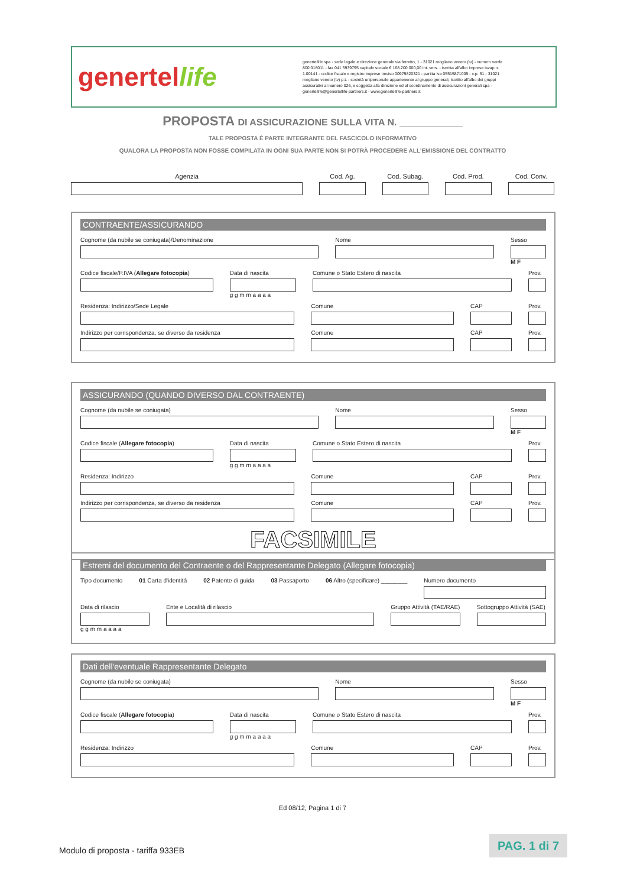genertellife
genertellife spa - sede legale e direzione generale via ferretto, 1 - 31021 mogliano veneto (tv) - numero verde 800 018011 - fax 041 5939795 capitale sociale € 168.200.000,00 int. vers. - iscritta all'albo imprese isvap n. 1.00141 - codice fiscale e registro imprese treviso 00979820321 - partita iva 05515871009 - c.p. 51 - 31021 mogliano veneto (tv) p.t. - società unipersonale appartenente al gruppo generali, iscritto all'albo dei gruppi assicurativi al numero 026, e soggetta alla direzione ed al coordinamento di assicurazioni generali spa - genertellife@genertellife-partners.it - www.genertellife-partners.it
PROPOSTA DI ASSICURAZIONE SULLA VITA N. ____________
TALE PROPOSTA È PARTE INTEGRANTE DEL FASCICOLO INFORMATIVO
QUALORA LA PROPOSTA NON FOSSE COMPILATA IN OGNI SUA PARTE NON SI POTRÀ PROCEDERE ALL'EMISSIONE DEL CONTRATTO
Agenzia Cod. Ag. Cod. Subag. Cod. Prod. Cod. Conv.
CONTRAENTE/ASSICURANDO
Cognome (da nubile se coniugata)/Denominazione
Nome Sesso
M F
Codice fiscale/P.IVA (Allegare fotocopia)
Data di nascita
g g m m a a a a
Comune o Stato Estero di nascita
Prov.
Residenza: Indirizzo/Sede Legale
Comune CAP Prov.
Indirizzo per corrispondenza, se diverso da residenza
Comune CAP Prov.
ASSICURANDO (QUANDO DIVERSO DAL CONTRAENTE)
Cognome (da nubile se coniugata)
Nome Sesso
M F
Codice fiscale (Allegare fotocopia)
Data di nascita
g g m m a a a a
Comune o Stato Estero di nascita
Prov.
Residenza: Indirizzo Comune CAP Prov.
Indirizzo per corrispondenza, se diverso da residenza
Comune CAP Prov.
FACSIMILE
Estremi del documento del Contraente o del Rappresentante Delegato (Allegare fotocopia)
Tipo documento 01 Carta d'identità 02 Patente di guida 03 Passaporto 06 Altro (specificare) ________
Numero documento
Data di rilascio
g g m m a a a a
Ente e Località di rilascio Gruppo Attività (TAE/RAE) Sottogruppo Attività (SAE)
Dati dell'eventuale Rappresentante Delegato
Cognome (da nubile se coniugata)
Nome Sesso
M F
Codice fiscale (Allegare fotocopia)
Data di nascita
g g m m a a a a
Comune o Stato Estero di nascita
Prov.
Residenza: Indirizzo Comune CAP Prov.
Ed 08/12, Pagina 1 di 7
Modulo di proposta - tariffa 933EB
PAG. 1 di 7